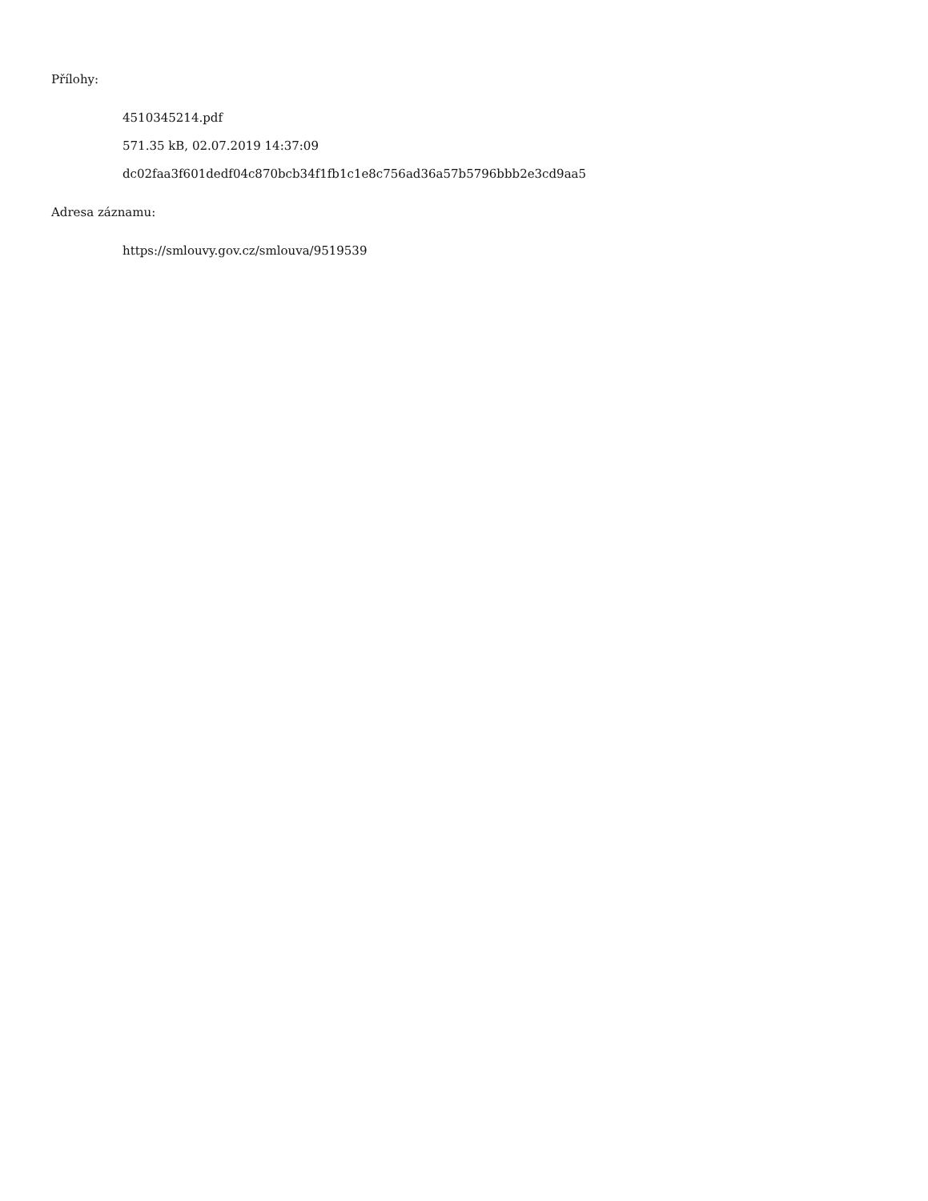Přílohy:
4510345214.pdf
571.35 kB, 02.07.2019 14:37:09
dc02faa3f601dedf04c870bcb34f1fb1c1e8c756ad36a57b5796bbb2e3cd9aa5
Adresa záznamu:
https://smlouvy.gov.cz/smlouva/9519539